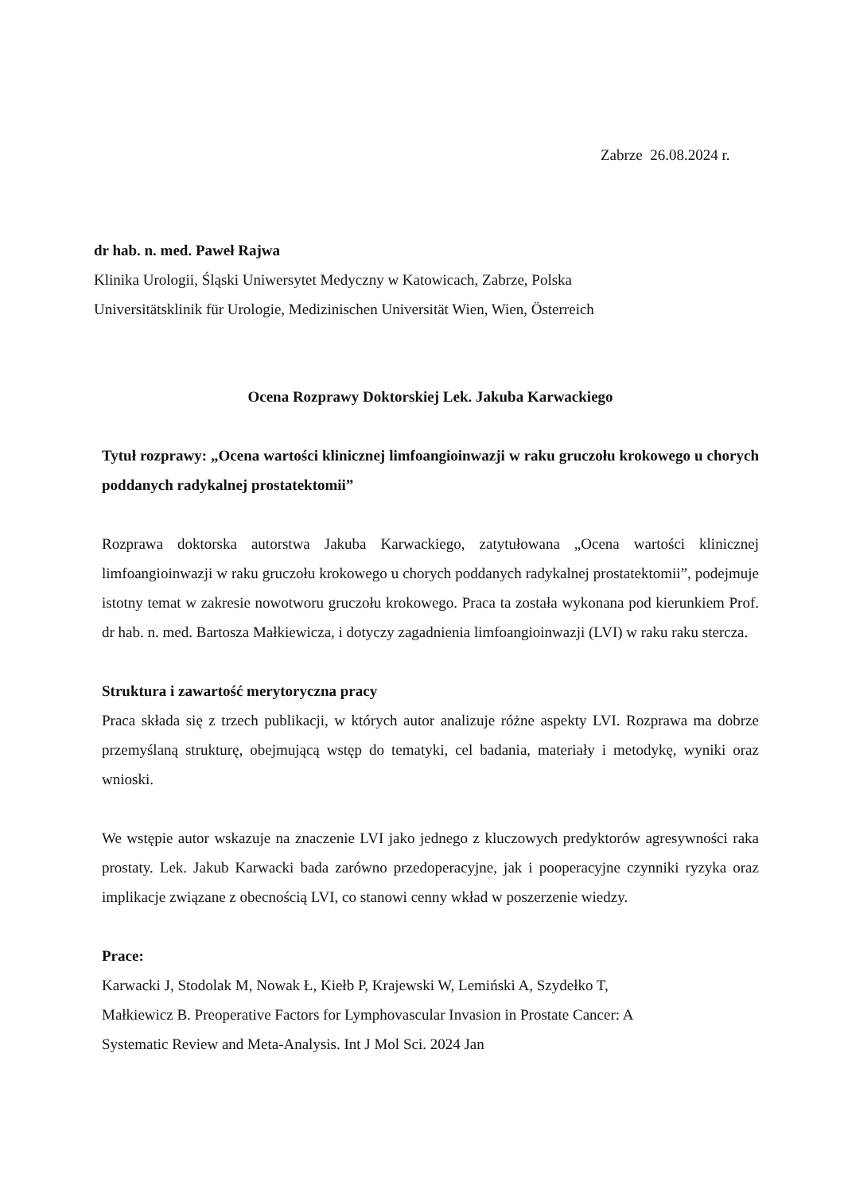Zabrze 26.08.2024 r.
dr hab. n. med. Paweł Rajwa
Klinika Urologii, Śląski Uniwersytet Medyczny w Katowicach, Zabrze, Polska
Universitätsklinik für Urologie, Medizinischen Universität Wien, Wien, Österreich
Ocena Rozprawy Doktorskiej Lek. Jakuba Karwackiego
Tytuł rozprawy: „Ocena wartości klinicznej limfoangioinwazji w raku gruczołu krokowego u chorych poddanych radykalnej prostatektomii”
Rozprawa doktorska autorstwa Jakuba Karwackiego, zatytułowana „Ocena wartości klinicznej limfoangioinwazji w raku gruczołu krokowego u chorych poddanych radykalnej prostatektomii”, podejmuje istotny temat w zakresie nowotworu gruczołu krokowego. Praca ta została wykonana pod kierunkiem Prof. dr hab. n. med. Bartosza Małkiewicza, i dotyczy zagadnienia limfoangioinwazji (LVI) w raku raku stercza.
Struktura i zawartość merytoryczna pracy
Praca składa się z trzech publikacji, w których autor analizuje różne aspekty LVI. Rozprawa ma dobrze przemyślaną strukturę, obejmującą wstęp do tematyki, cel badania, materiały i metodykę, wyniki oraz wnioski.
We wstępie autor wskazuje na znaczenie LVI jako jednego z kluczowych predyktorów agresywności raka prostaty. Lek. Jakub Karwacki bada zarówno przedoperacyjne, jak i pooperacyjne czynniki ryzyka oraz implikacje związane z obecnością LVI, co stanowi cenny wkład w poszerzenie wiedzy.
Prace:
Karwacki J, Stodolak M, Nowak Ł, Kiełb P, Krajewski W, Lemiński A, Szydełko T, Małkiewicz B. Preoperative Factors for Lymphovascular Invasion in Prostate Cancer: A Systematic Review and Meta-Analysis. Int J Mol Sci. 2024 Jan